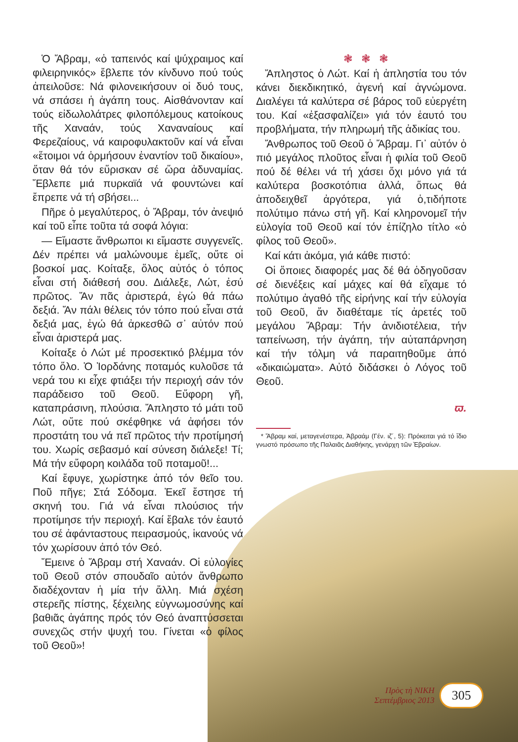Ὁ Ἄβραμ, «ὁ ταπεινός καί ψύχραιμος καί φιλειρηνικός» ἔβλεπε τόν κίνδυνο πού τούς ἀπειλοῦσε: Νά φιλονεικήσουν οἱ δυό τους, νά σπάσει ἡ ἀγάπη τους. Αἰσθάνονταν καί τούς εἰδωλολάτρες φιλοπόλεμους κατοίκους τῆς Χαναάν, τούς Χαναναίους καί Φερεζαίους, νά καιροφυλακτοῦν καί νά εἶναι «ἕτοιμοι νά ὁρμήσουν ἐναντίον τοῦ δικαίου», ὅταν θά τόν εὕρισκαν σέ ὥρα ἀδυναμίας. Ἔβλεπε μιά πυρκαϊά νά φουντώνει καί ἔπρεπε νά τή σβήσει...
Πῆρε ὁ μεγαλύτερος, ὁ Ἄβραμ, τόν ἀνεψιό καί τοῦ εἶπε τοῦτα τά σοφά λόγια:
— Εἴμαστε ἄνθρωποι κι εἴμαστε συγγενεῖς. Δέν πρέπει νά μαλώνουμε ἐμεῖς, οὔτε οἱ βοσκοί μας. Κοίταξε, ὅλος αὐτός ὁ τόπος εἶναι στή διάθεσή σου. Διάλεξε, Λώτ, ἐσύ πρῶτος. Ἄν πᾶς ἀριστερά, ἐγώ θά πάω δεξιά. Ἄν πάλι θέλεις τόν τόπο πού εἶναι στά δεξιά μας, ἐγώ θά ἀρκεσθῶ σ᾽ αὐτόν πού εἶναι ἀριστερά μας.
Κοίταξε ὁ Λώτ μέ προσεκτικό βλέμμα τόν τόπο ὅλο. Ὁ Ἰορδάνης ποταμός κυλοῦσε τά νερά του κι εἶχε φτιάξει τήν περιοχή σάν τόν παράδεισο τοῦ Θεοῦ. Εὔφορη γῆ, καταπράσινη, πλούσια. Ἄπληστο τό μάτι τοῦ Λώτ, οὔτε πού σκέφθηκε νά ἀφήσει τόν προστάτη του νά πεῖ πρῶτος τήν προτίμησή του. Χωρίς σεβασμό καί σύνεση διάλεξε! Τί; Μά τήν εὔφορη κοιλάδα τοῦ ποταμοῦ!...
Καί ἔφυγε, χωρίστηκε ἀπό τόν θεῖο του. Ποῦ πῆγε; Στά Σόδομα. Ἐκεῖ ἔστησε τή σκηνή του. Γιά νά εἶναι πλούσιος τήν προτίμησε τήν περιοχή. Καί ἔβαλε τόν ἑαυτό του σέ ἀφάνταστους πειρασμούς, ἱκανούς νά τόν χωρίσουν ἀπό τόν Θεό.
Ἔμεινε ὁ Ἄβραμ στή Χαναάν. Οἱ εὐλογίες τοῦ Θεοῦ στόν σπουδαῖο αὐτόν ἄνθρωπο διαδέχονταν ἡ μία τήν ἄλλη. Μιά σχέση στερεῆς πίστης, ξέχειλης εὐγνωμοσύνης καί βαθιᾶς ἀγάπης πρός τόν Θεό ἀναπτύσσεται συνεχῶς στήν ψυχή του. Γίνεται «ὁ φίλος τοῦ Θεοῦ»!
❃ ❃ ❃
Ἄπληστος ὁ Λώτ. Καί ἡ ἀπληστία του τόν κάνει διεκδικητικό, ἀγενή καί ἀγνώμονα. Διαλέγει τά καλύτερα σέ βάρος τοῦ εὐεργέτη του. Καί «ἐξασφαλίζει» γιά τόν ἑαυτό του προβλήματα, τήν πληρωμή τῆς ἀδικίας του.
Ἄνθρωπος τοῦ Θεοῦ ὁ Ἄβραμ. Γι᾽ αὐτόν ὁ πιό μεγάλος πλοῦτος εἶναι ἡ φιλία τοῦ Θεοῦ πού δέ θέλει νά τή χάσει ὄχι μόνο γιά τά καλύτερα βοσκοτόπια ἀλλά, ὅπως θά ἀποδειχθεῖ ἀργότερα, γιά ὁ,τιδήποτε πολύτιμο πάνω στή γῆ. Καί κληρονομεῖ τήν εὐλογία τοῦ Θεοῦ καί τόν ἐπίζηλο τίτλο «ὁ φίλος τοῦ Θεοῦ».
Καί κάτι ἀκόμα, γιά κάθε πιστό:
Οἱ ὅποιες διαφορές μας δέ θά ὁδηγοῦσαν σέ διενέξεις καί μάχες καί θά εἴχαμε τό πολύτιμο ἀγαθό τῆς εἰρήνης καί τήν εὐλογία τοῦ Θεοῦ, ἄν διαθέταμε τίς ἀρετές τοῦ μεγάλου Ἄβραμ: Τήν ἀνιδιοτέλεια, τήν ταπείνωση, τήν ἀγάπη, τήν αὐταπάρνηση καί τήν τόλμη νά παραιτηθοῦμε ἀπό «δικαιώματα». Αὐτό διδάσκει ὁ Λόγος τοῦ Θεοῦ.
ϖ.
* Ἄβραμ καί, μεταγενέστερα, Ἀβραάμ (Γέν. ιζ´, 5): Πρόκειται γιά τό ἴδιο γνωστό πρόσωπο τῆς Παλαιᾶς Διαθήκης, γενάρχη τῶν Ἑβραίων.
Πρὸς τὴ ΝΙΚΗ
Σεπτέμβριος 2013
305